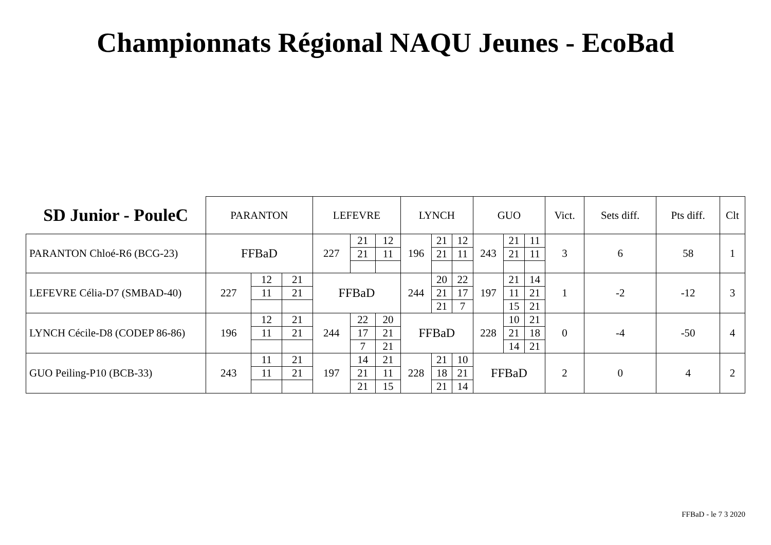Championnats Régional NAQU Jeunes - EcoBad
| SD Junior - PouleC | PARANTON | | | LEFEVRE | | | LYNCH | | | GUO | | | Vict. | Sets diff. | Pts diff. | Clt |
| --- | --- | --- | --- | --- | --- | --- | --- | --- | --- | --- | --- | --- | --- | --- | --- | --- |
| PARANTON Chloé-R6 (BCG-23) | FFBaD | | | 227 | 21 | 12 | 196 | 21 | 12 | 243 | 21 | 11 | 3 | 6 | 58 | 1 |
| | | | | | 21 | 11 | | 21 | 11 | | 21 | 11 | | | | |
| LEFEVRE Célia-D7 (SMBAD-40) | 227 | 12 | 21 | FFBaD | | | 244 | 20 | 22 | 197 | 21 | 14 | 1 | -2 | -12 | 3 |
| | | 11 | 21 | | | | | 21 | 17 | | 11 | 21 | | | | |
| | | | | | | | | 21 | 7 | | 15 | 21 | | | | |
| LYNCH Cécile-D8 (CODEP 86-86) | 196 | 12 | 21 | 244 | 22 | 20 | FFBaD | | | 228 | 10 | 21 | 0 | -4 | -50 | 4 |
| | | 11 | 21 | | 17 | 21 | | | | | 21 | 18 | | | | |
| | | | | | 7 | 21 | | | | | 14 | 21 | | | | |
| GUO Peiling-P10 (BCB-33) | 243 | 11 | 21 | 197 | 14 | 21 | 228 | 21 | 10 | FFBaD | | | 2 | 0 | 4 | 2 |
| | | 11 | 21 | | 21 | 11 | | 18 | 21 | | | | | | | |
| | | | | | 21 | 15 | | 21 | 14 | | | | | | | |
FFBaD - le 7 3 2020